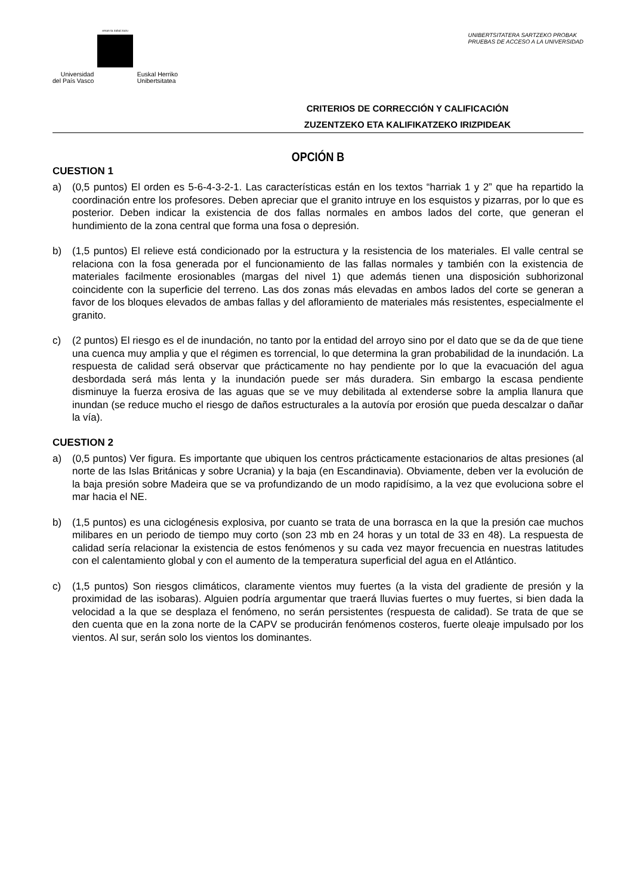eman ta zabal zazu
Universidad
del País Vasco Euskal Herriko
Unibertsitatea
UNIBERTSITATERA SARTZEKO PROBAK
PRUEBAS DE ACCESO A LA UNIVERSIDAD
CRITERIOS DE CORRECCIÓN Y CALIFICACIÓN
ZUZENTZEKO ETA KALIFIKATZEKO IRIZPIDEAK
OPCIÓN B
CUESTION 1
a) (0,5 puntos) El orden es 5-6-4-3-2-1. Las características están en los textos “harriak 1 y 2” que ha repartido la coordinación entre los profesores. Deben apreciar que el granito intruye en los esquistos y pizarras, por lo que es posterior. Deben indicar la existencia de dos fallas normales en ambos lados del corte, que generan el hundimiento de la zona central que forma una fosa o depresión.
b) (1,5 puntos) El relieve está condicionado por la estructura y la resistencia de los materiales. El valle central se relaciona con la fosa generada por el funcionamiento de las fallas normales y también con la existencia de materiales facilmente erosionables (margas del nivel 1) que además tienen una disposición subhorizonal coincidente con la superficie del terreno. Las dos zonas más elevadas en ambos lados del corte se generan a favor de los bloques elevados de ambas fallas y del afloramiento de materiales más resistentes, especialmente el granito.
c) (2 puntos) El riesgo es el de inundación, no tanto por la entidad del arroyo sino por el dato que se da de que tiene una cuenca muy amplia y que el régimen es torrencial, lo que determina la gran probabilidad de la inundación. La respuesta de calidad será observar que prácticamente no hay pendiente por lo que la evacuación del agua desbordada será más lenta y la inundación puede ser más duradera. Sin embargo la escasa pendiente disminuye la fuerza erosiva de las aguas que se ve muy debilitada al extenderse sobre la amplia llanura que inundan (se reduce mucho el riesgo de daños estructurales a la autovía por erosión que pueda descalzar o dañar la vía).
CUESTION 2
a) (0,5 puntos) Ver figura. Es importante que ubiquen los centros prácticamente estacionarios de altas presiones (al norte de las Islas Británicas y sobre Ucrania) y la baja (en Escandinavia). Obviamente, deben ver la evolución de la baja presión sobre Madeira que se va profundizando de un modo rapidísimo, a la vez que evoluciona sobre el mar hacia el NE.
b) (1,5 puntos) es una ciclogénesis explosiva, por cuanto se trata de una borrasca en la que la presión cae muchos milibares en un periodo de tiempo muy corto (son 23 mb en 24 horas y un total de 33 en 48). La respuesta de calidad sería relacionar la existencia de estos fenómenos y su cada vez mayor frecuencia en nuestras latitudes con el calentamiento global y con el aumento de la temperatura superficial del agua en el Atlántico.
c) (1,5 puntos) Son riesgos climáticos, claramente vientos muy fuertes (a la vista del gradiente de presión y la proximidad de las isobaras). Alguien podría argumentar que traerá lluvias fuertes o muy fuertes, si bien dada la velocidad a la que se desplaza el fenómeno, no serán persistentes (respuesta de calidad). Se trata de que se den cuenta que en la zona norte de la CAPV se producirán fenómenos costeros, fuerte oleaje impulsado por los vientos. Al sur, serán solo los vientos los dominantes.